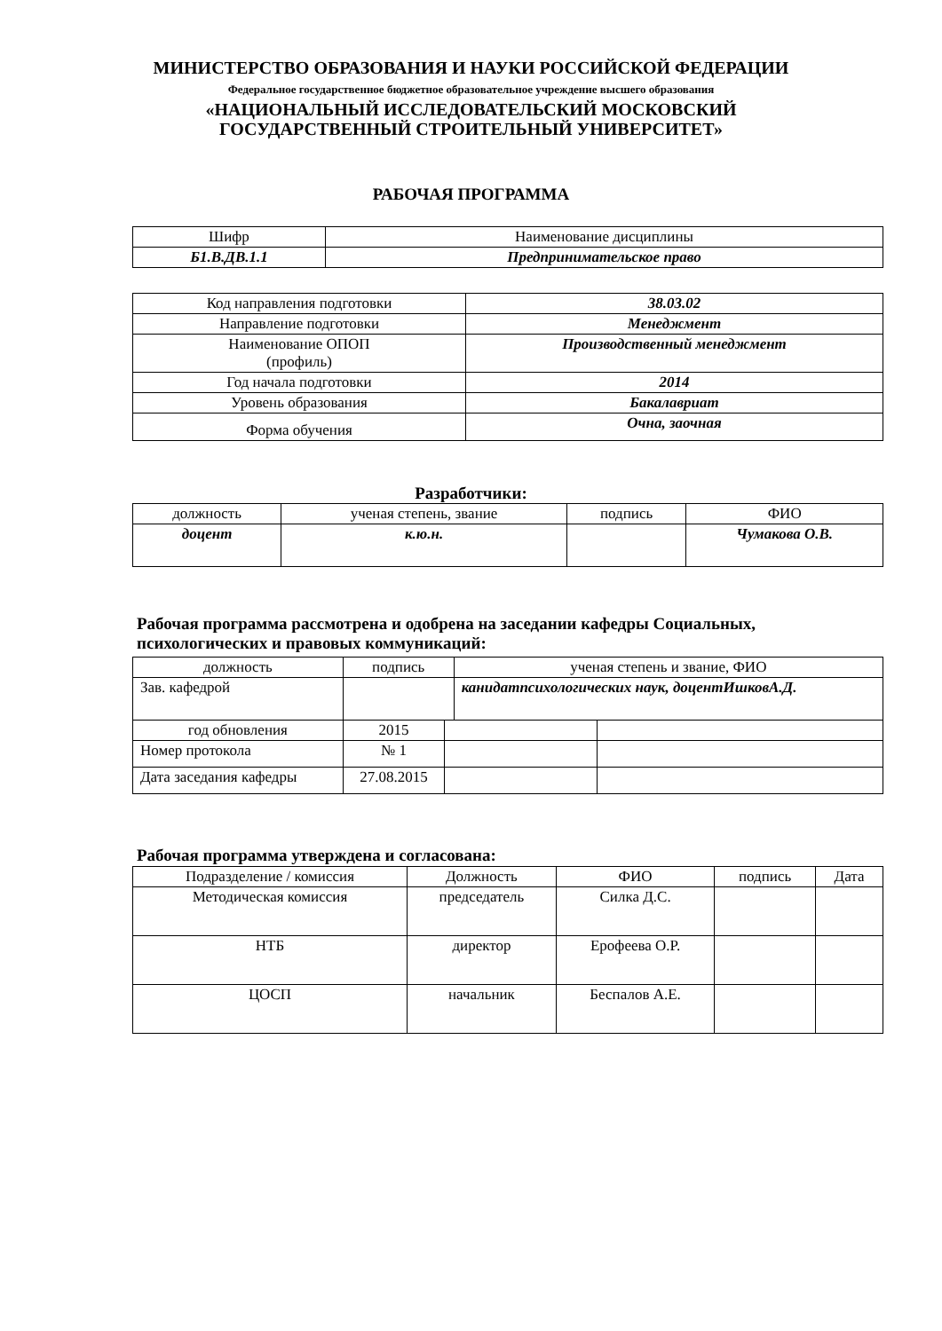МИНИСТЕРСТВО ОБРАЗОВАНИЯ И НАУКИ РОССИЙСКОЙ ФЕДЕРАЦИИ
Федеральное государственное бюджетное образовательное учреждение высшего образования
«НАЦИОНАЛЬНЫЙ ИССЛЕДОВАТЕЛЬСКИЙ МОСКОВСКИЙ
ГОСУДАРСТВЕННЫЙ СТРОИТЕЛЬНЫЙ УНИВЕРСИТЕТ»
РАБОЧАЯ ПРОГРАММА
| Шифр | Наименование дисциплины |
| Б1.В.ДВ.1.1 | Предпринимательское право |
| Код направления подготовки | 38.03.02 |
| Направление подготовки | Менеджмент |
| Наименование ОПОП (профиль) | Производственный менеджмент |
| Год начала подготовки | 2014 |
| Уровень образования | Бакалавриат |
| Форма обучения | Очна, заочная |
Разработчики:
| должность | ученая степень, звание | подпись | ФИО |
| доцент | к.ю.н. | | Чумакова О.В. |
Рабочая программа рассмотрена и одобрена на заседании кафедры Социальных,
психологических и правовых коммуникаций:
| должность | подпись | | ученая степень и звание, ФИО | |
| Зав. кафедрой | | | канидатпсихологических наук, доцентИшковА.Д. | |
| год обновления | 2015 | | | |
| Номер протокола | № 1 | | | |
| Дата заседания кафедры | 27.08.2015 | | | |
Рабочая программа утверждена и согласована:
| Подразделение / комиссия | Должность | ФИО | подпись | Дата |
| Методическая комиссия | председатель | Силка Д.С. | | |
| НТБ | директор | Ерофеева О.Р. | | |
| ЦОСП | начальник | Беспалов А.Е. | | |